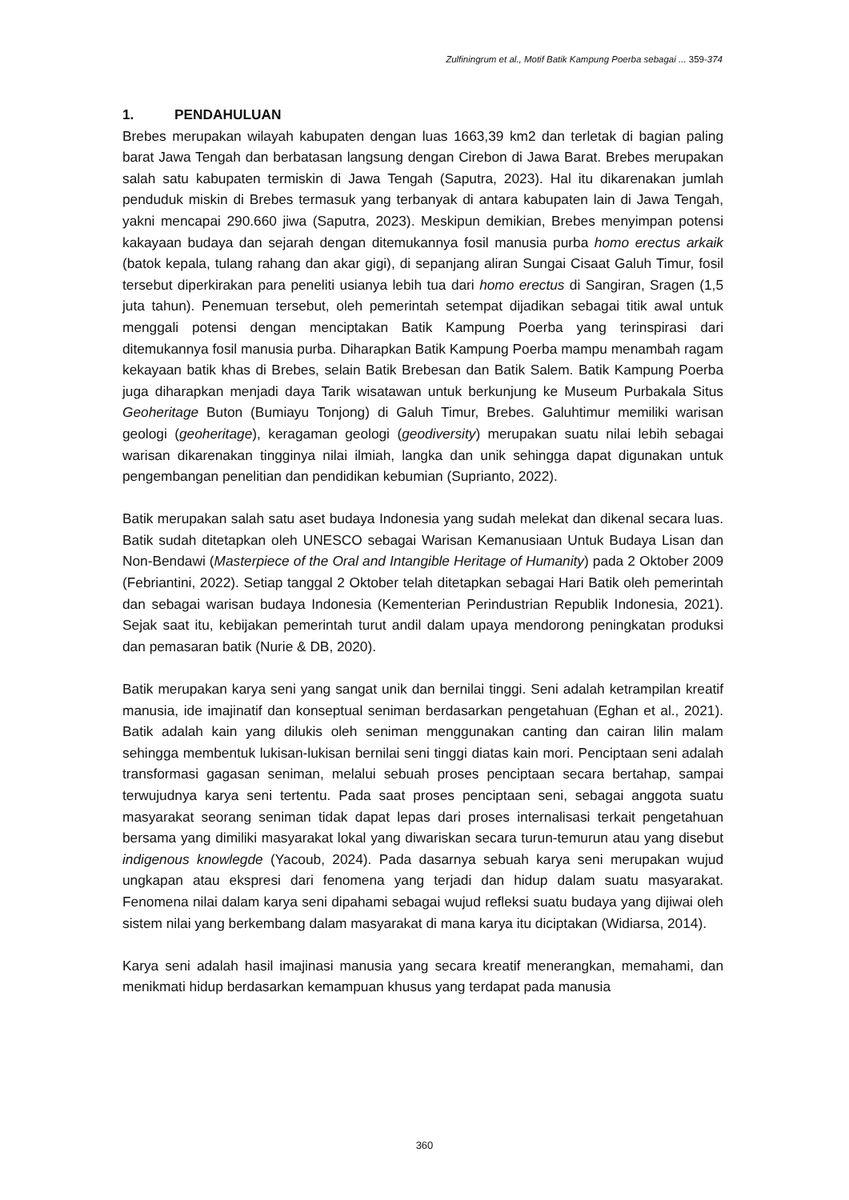Zulfiningrum et al., Motif Batik Kampung Poerba sebagai ... 359-374
1. PENDAHULUAN
Brebes merupakan wilayah kabupaten dengan luas 1663,39 km2 dan terletak di bagian paling barat Jawa Tengah dan berbatasan langsung dengan Cirebon di Jawa Barat. Brebes merupakan salah satu kabupaten termiskin di Jawa Tengah (Saputra, 2023). Hal itu dikarenakan jumlah penduduk miskin di Brebes termasuk yang terbanyak di antara kabupaten lain di Jawa Tengah, yakni mencapai 290.660 jiwa (Saputra, 2023). Meskipun demikian, Brebes menyimpan potensi kakayaan budaya dan sejarah dengan ditemukannya fosil manusia purba homo erectus arkaik (batok kepala, tulang rahang dan akar gigi), di sepanjang aliran Sungai Cisaat Galuh Timur, fosil tersebut diperkirakan para peneliti usianya lebih tua dari homo erectus di Sangiran, Sragen (1,5 juta tahun). Penemuan tersebut, oleh pemerintah setempat dijadikan sebagai titik awal untuk menggali potensi dengan menciptakan Batik Kampung Poerba yang terinspirasi dari ditemukannya fosil manusia purba. Diharapkan Batik Kampung Poerba mampu menambah ragam kekayaan batik khas di Brebes, selain Batik Brebesan dan Batik Salem. Batik Kampung Poerba juga diharapkan menjadi daya Tarik wisatawan untuk berkunjung ke Museum Purbakala Situs Geoheritage Buton (Bumiayu Tonjong) di Galuh Timur, Brebes. Galuhtimur memiliki warisan geologi (geoheritage), keragaman geologi (geodiversity) merupakan suatu nilai lebih sebagai warisan dikarenakan tingginya nilai ilmiah, langka dan unik sehingga dapat digunakan untuk pengembangan penelitian dan pendidikan kebumian (Suprianto, 2022).
Batik merupakan salah satu aset budaya Indonesia yang sudah melekat dan dikenal secara luas. Batik sudah ditetapkan oleh UNESCO sebagai Warisan Kemanusiaan Untuk Budaya Lisan dan Non-Bendawi (Masterpiece of the Oral and Intangible Heritage of Humanity) pada 2 Oktober 2009 (Febriantini, 2022). Setiap tanggal 2 Oktober telah ditetapkan sebagai Hari Batik oleh pemerintah dan sebagai warisan budaya Indonesia (Kementerian Perindustrian Republik Indonesia, 2021). Sejak saat itu, kebijakan pemerintah turut andil dalam upaya mendorong peningkatan produksi dan pemasaran batik (Nurie & DB, 2020).
Batik merupakan karya seni yang sangat unik dan bernilai tinggi. Seni adalah ketrampilan kreatif manusia, ide imajinatif dan konseptual seniman berdasarkan pengetahuan (Eghan et al., 2021). Batik adalah kain yang dilukis oleh seniman menggunakan canting dan cairan lilin malam sehingga membentuk lukisan-lukisan bernilai seni tinggi diatas kain mori. Penciptaan seni adalah transformasi gagasan seniman, melalui sebuah proses penciptaan secara bertahap, sampai terwujudnya karya seni tertentu. Pada saat proses penciptaan seni, sebagai anggota suatu masyarakat seorang seniman tidak dapat lepas dari proses internalisasi terkait pengetahuan bersama yang dimiliki masyarakat lokal yang diwariskan secara turun-temurun atau yang disebut indigenous knowlegde (Yacoub, 2024). Pada dasarnya sebuah karya seni merupakan wujud ungkapan atau ekspresi dari fenomena yang terjadi dan hidup dalam suatu masyarakat. Fenomena nilai dalam karya seni dipahami sebagai wujud refleksi suatu budaya yang dijiwai oleh sistem nilai yang berkembang dalam masyarakat di mana karya itu diciptakan (Widiarsa, 2014).
Karya seni adalah hasil imajinasi manusia yang secara kreatif menerangkan, memahami, dan menikmati hidup berdasarkan kemampuan khusus yang terdapat pada manusia
360